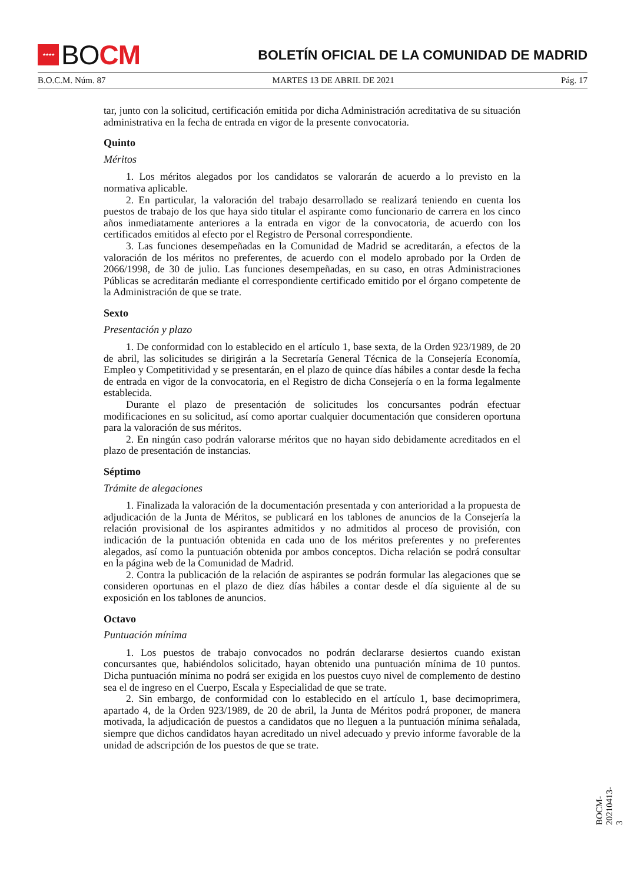★★★★
BO CM
BOLETÍN OFICIAL DE LA COMUNIDAD DE MADRID
B.O.C.M. Núm. 87 MARTES 13 DE ABRIL DE 2021 Pág. 17
tar, junto con la solicitud, certificación emitida por dicha Administración acreditativa de su situación administrativa en la fecha de entrada en vigor de la presente convocatoria.
Quinto
Méritos
1. Los méritos alegados por los candidatos se valorarán de acuerdo a lo previsto en la normativa aplicable.
2. En particular, la valoración del trabajo desarrollado se realizará teniendo en cuenta los puestos de trabajo de los que haya sido titular el aspirante como funcionario de carrera en los cinco años inmediatamente anteriores a la entrada en vigor de la convocatoria, de acuerdo con los certificados emitidos al efecto por el Registro de Personal correspondiente.
3. Las funciones desempeñadas en la Comunidad de Madrid se acreditarán, a efectos de la valoración de los méritos no preferentes, de acuerdo con el modelo aprobado por la Orden de 2066/1998, de 30 de julio. Las funciones desempeñadas, en su caso, en otras Administraciones Públicas se acreditarán mediante el correspondiente certificado emitido por el órgano competente de la Administración de que se trate.
Sexto
Presentación y plazo
1. De conformidad con lo establecido en el artículo 1, base sexta, de la Orden 923/1989, de 20 de abril, las solicitudes se dirigirán a la Secretaría General Técnica de la Consejería Economía, Empleo y Competitividad y se presentarán, en el plazo de quince días hábiles a contar desde la fecha de entrada en vigor de la convocatoria, en el Registro de dicha Consejería o en la forma legalmente establecida.
Durante el plazo de presentación de solicitudes los concursantes podrán efectuar modificaciones en su solicitud, así como aportar cualquier documentación que consideren oportuna para la valoración de sus méritos.
2. En ningún caso podrán valorarse méritos que no hayan sido debidamente acreditados en el plazo de presentación de instancias.
Séptimo
Trámite de alegaciones
1. Finalizada la valoración de la documentación presentada y con anterioridad a la propuesta de adjudicación de la Junta de Méritos, se publicará en los tablones de anuncios de la Consejería la relación provisional de los aspirantes admitidos y no admitidos al proceso de provisión, con indicación de la puntuación obtenida en cada uno de los méritos preferentes y no preferentes alegados, así como la puntuación obtenida por ambos conceptos. Dicha relación se podrá consultar en la página web de la Comunidad de Madrid.
2. Contra la publicación de la relación de aspirantes se podrán formular las alegaciones que se consideren oportunas en el plazo de diez días hábiles a contar desde el día siguiente al de su exposición en los tablones de anuncios.
Octavo
Puntuación mínima
1. Los puestos de trabajo convocados no podrán declararse desiertos cuando existan concursantes que, habiéndolos solicitado, hayan obtenido una puntuación mínima de 10 puntos. Dicha puntuación mínima no podrá ser exigida en los puestos cuyo nivel de complemento de destino sea el de ingreso en el Cuerpo, Escala y Especialidad de que se trate.
2. Sin embargo, de conformidad con lo establecido en el artículo 1, base decimoprimera, apartado 4, de la Orden 923/1989, de 20 de abril, la Junta de Méritos podrá proponer, de manera motivada, la adjudicación de puestos a candidatos que no lleguen a la puntuación mínima señalada, siempre que dichos candidatos hayan acreditado un nivel adecuado y previo informe favorable de la unidad de adscripción de los puestos de que se trate.
BOCM-20210413-3